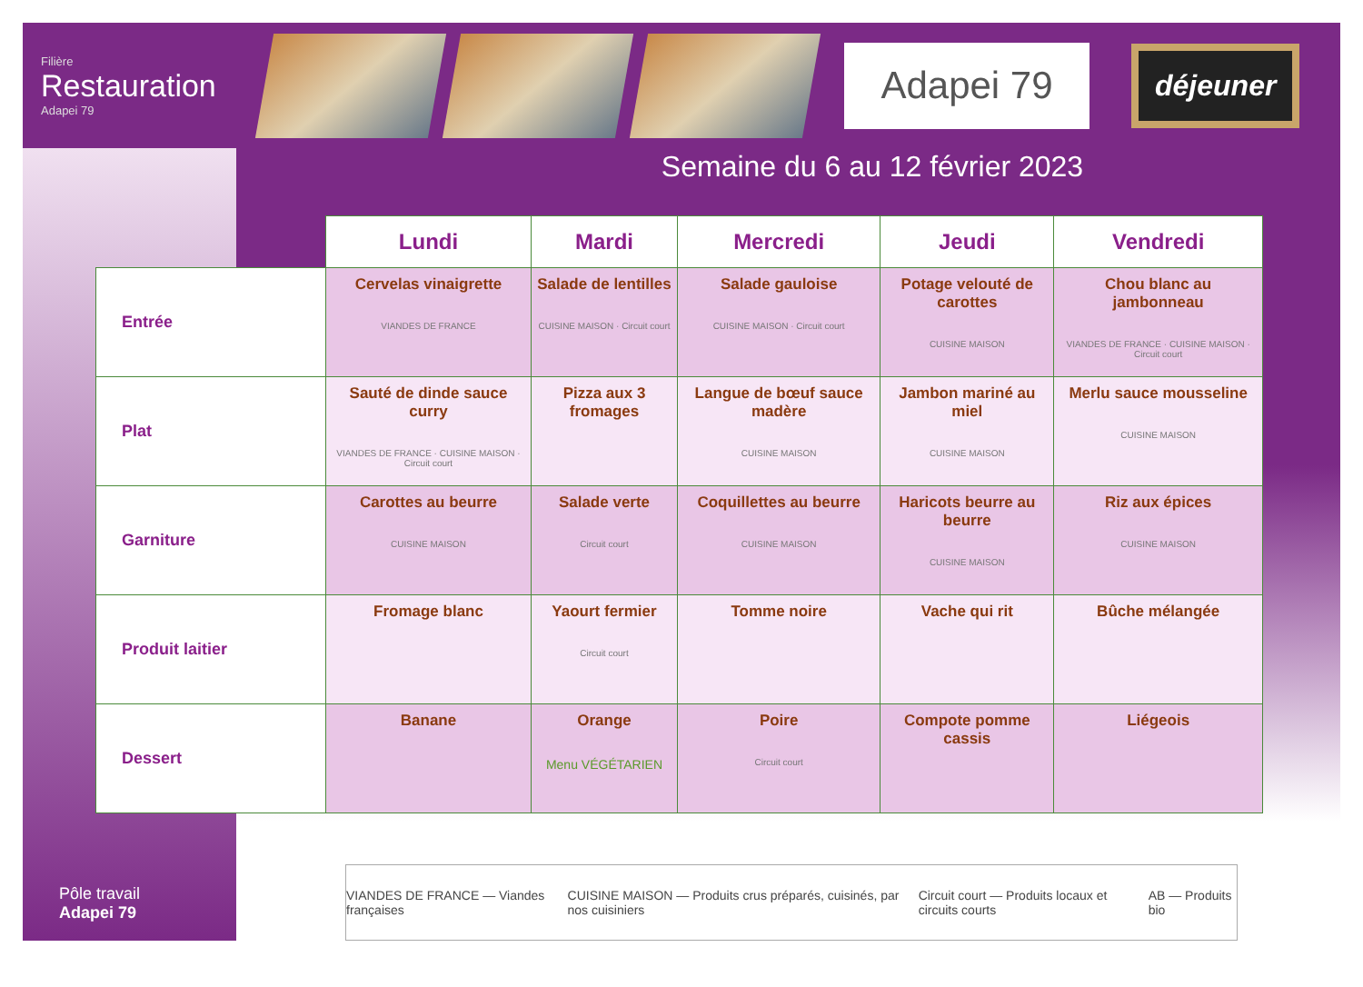Filière
Restauration
Adapei 79
Adapei 79
déjeuner
Semaine du 6 au 12 février 2023
| | Lundi | Mardi | Mercredi | Jeudi | Vendredi |
| --- | --- | --- | --- | --- | --- |
| Entrée | Cervelas vinaigrette VIANDES DE FRANCE | Salade de lentilles CUISINE MAISON · Circuit court | Salade gauloise CUISINE MAISON · Circuit court | Potage velouté de carottes CUISINE MAISON | Chou blanc au jambonneau VIANDES DE FRANCE · CUISINE MAISON · Circuit court |
| Plat | Sauté de dinde sauce curry VIANDES DE FRANCE · CUISINE MAISON · Circuit court | Pizza aux 3 fromages | Langue de bœuf sauce madère CUISINE MAISON | Jambon mariné au miel CUISINE MAISON | Merlu sauce mousseline CUISINE MAISON |
| Garniture | Carottes au beurre CUISINE MAISON | Salade verte Circuit court | Coquillettes au beurre CUISINE MAISON | Haricots beurre au beurre CUISINE MAISON | Riz aux épices CUISINE MAISON |
| Produit laitier | Fromage blanc | Yaourt fermier Circuit court | Tomme noire | Vache qui rit | Bûche mélangée |
| Dessert | Banane | Orange Menu VÉGÉTARIEN | Poire Circuit court | Compote pomme cassis | Liégeois |
Pôle travail
Adapei 79
VIANDES DE FRANCE — Viandes françaises CUISINE MAISON — Produits crus préparés, cuisinés, par nos cuisiniers Circuit court — Produits locaux et circuits courts AB — Produits bio